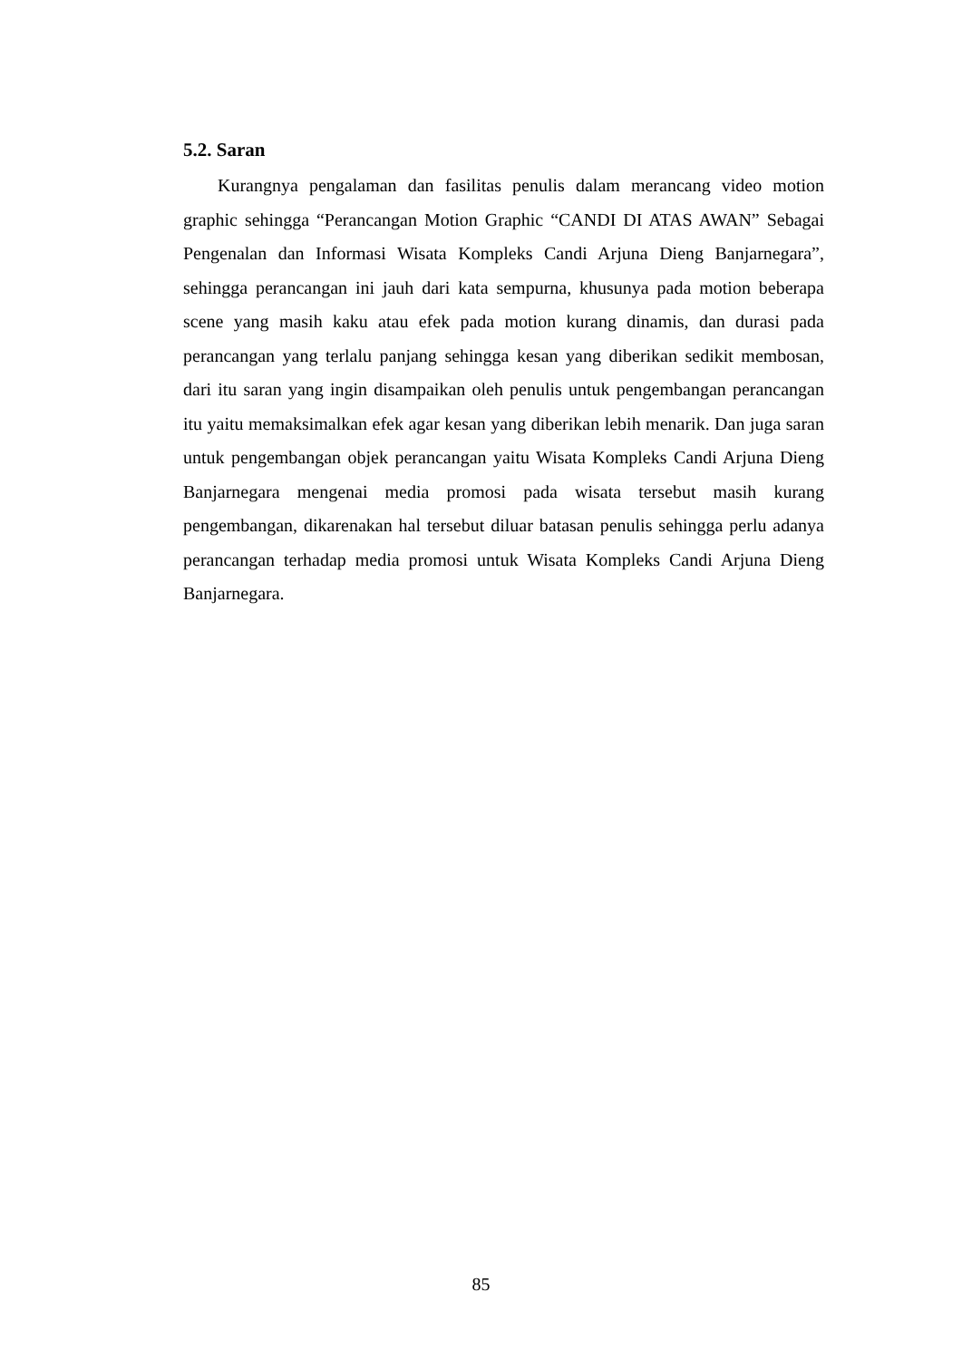5.2. Saran
Kurangnya pengalaman dan fasilitas penulis dalam merancang video motion graphic sehingga “Perancangan Motion Graphic “CANDI DI ATAS AWAN” Sebagai Pengenalan dan Informasi Wisata Kompleks Candi Arjuna Dieng Banjarnegara”, sehingga perancangan ini jauh dari kata sempurna, khusunya pada motion beberapa scene yang masih kaku atau efek pada motion kurang dinamis, dan durasi pada perancangan yang terlalu panjang sehingga kesan yang diberikan sedikit membosan, dari itu saran yang ingin disampaikan oleh penulis untuk pengembangan perancangan itu yaitu memaksimalkan efek agar kesan yang diberikan lebih menarik. Dan juga saran untuk pengembangan objek perancangan yaitu Wisata Kompleks Candi Arjuna Dieng Banjarnegara mengenai media promosi pada wisata tersebut masih kurang pengembangan, dikarenakan hal tersebut diluar batasan penulis sehingga perlu adanya perancangan terhadap media promosi untuk Wisata Kompleks Candi Arjuna Dieng Banjarnegara.
85